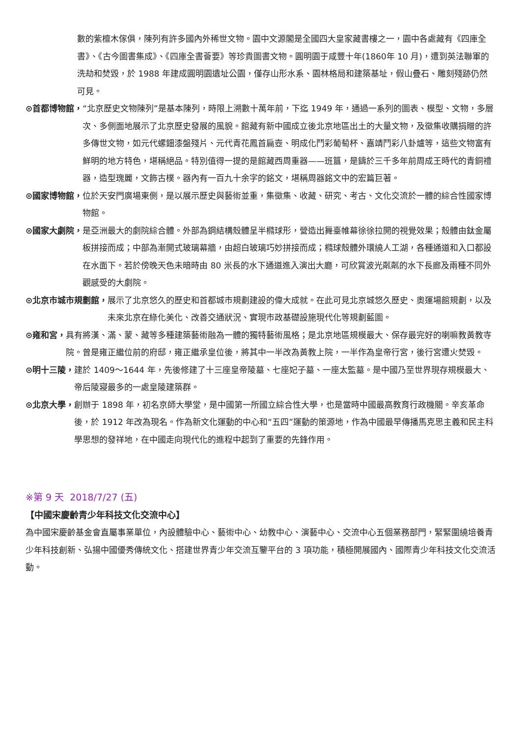數的紫檀木傢俱，陳列有許多國內外稀世文物。園中文源閣是全國四大皇家藏書樓之一，園中各處藏有《四庫全書》、《古今圖書集成》、《四庫全書薈要》等珍貴圖書文物。圓明園于咸豐十年(1860年 10 月)，遭到英法聯軍的洗劫和焚毀，於 1988 年建成圓明園遺址公園，僅存山形水系、園林格局和建築基址，假山疊石、雕刻殘跡仍然可見。
⊙首都博物館， “北京歷史文物陳列”是基本陳列，時限上溯數十萬年前，下迄 1949 年，通過一系列的圖表、模型、文物，多層次、多側面地展示了北京歷史發展的風貌。館藏有新中國成立後北京地區出土的大量文物，及徵集收購捐贈的許多傳世文物，如元代螺鈿漆盤殘片、元代青花鳳首扁壺、明成化鬥彩葡萄杯、嘉靖鬥彩八卦爐等，這些文物富有鮮明的地方特色，堪稱絕品。特別值得一提的是館藏西周重器——班簋，是鑄於三千多年前周成王時代的青銅禮器，造型瑰麗，文飾古樸。器內有一百九十余字的銘文，堪稱周器銘文中的宏篇巨著。
⊙國家博物館， 位於天安門廣場東側，是以展示歷史與藝術並重，集徵集、收藏、研究、考古、文化交流於一體的綜合性國家博物館。
⊙國家大劇院， 是亞洲最大的劇院綜合體。外部為鋼結構殼體呈半橢球形，營造出舞臺帷幕徐徐拉開的視覺效果；殼體由鈦金屬板拼接而成；中部為漸開式玻璃幕牆，由超白玻璃巧妙拼接而成；橢球殼體外環繞人工湖，各種通道和入口都設在水面下。若於傍晚天色未暗時由 80 米長的水下通道進入演出大廳，可欣賞波光粼粼的水下長廊及兩種不同外觀感受的大劇院。
⊙北京市城市規劃館， 展示了北京悠久的歷史和首都城市規劃建設的偉大成就。在此可見北京城悠久歷史、奧運場館規劃，以及未來北京在綠化美化、改善交通狀況、實現市政基礎設施現代化等規劃藍圖。
⊙雍和宮， 具有將漢、滿、蒙、藏等多種建築藝術融為一體的獨特藝術風格；是北京地區規模最大、保存最完好的喇嘛教黃教寺院。曾是雍正繼位前的府邸，雍正繼承皇位後，將其中一半改為黃教上院，一半作為皇帝行宮，後行宮遭火焚毀。
⊙明十三陵， 建於 1409～1644 年，先後修建了十三座皇帝陵墓、七座妃子墓、一座太監墓。是中國乃至世界現存規模最大、帝后陵寢最多的一處皇陵建築群。
⊙北京大學， 創辦于 1898 年，初名京師大學堂，是中國第一所國立綜合性大學，也是當時中國最高教育行政機關。辛亥革命後，於 1912 年改為現名。作為新文化運動的中心和“五四”運動的策源地，作為中國最早傳播馬克思主義和民主科學思想的發祥地，在中國走向現代化的進程中起到了重要的先鋒作用。
※第 9 天 2018/7/27 (五)
【中國宋慶齡青少年科技文化交流中心】
為中國宋慶齡基金會直屬事業單位，內設體驗中心、藝術中心、幼教中心、演藝中心、交流中心五個業務部門，緊緊圍繞培養青少年科技創新、弘揚中國優秀傳統文化、搭建世界青少年交流互鑒平台的 3 項功能，積極開展國內、國際青少年科技文化交流活動。